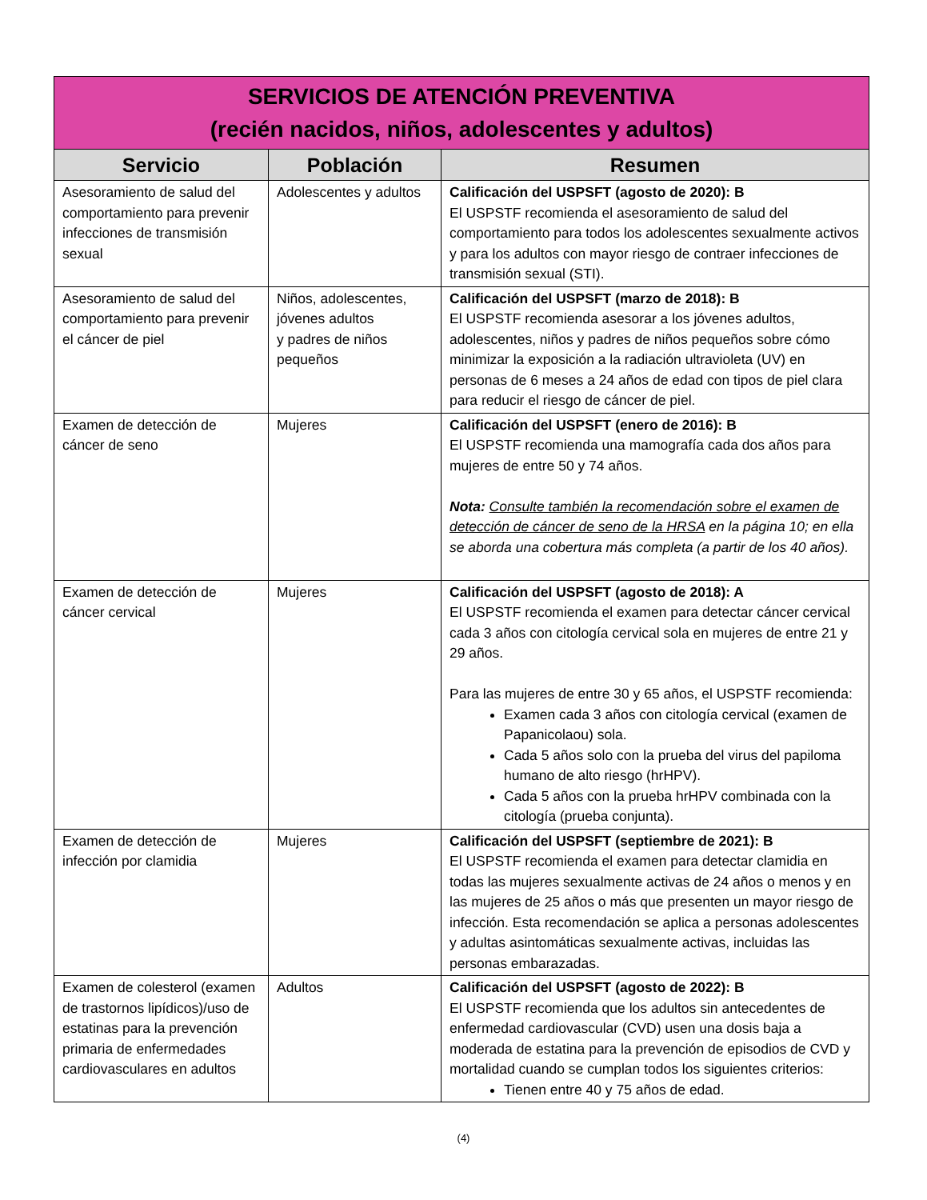| SERVICIOS DE ATENCIÓN PREVENTIVA (recién nacidos, niños, adolescentes y adultos) | | |
| Servicio | Población | Resumen |
| Asesoramiento de salud del comportamiento para prevenir infecciones de transmisión sexual | Adolescentes y adultos | Calificación del USPSFT (agosto de 2020): B El USPSTF recomienda el asesoramiento de salud del comportamiento para todos los adolescentes sexualmente activos y para los adultos con mayor riesgo de contraer infecciones de transmisión sexual (STI). |
| Asesoramiento de salud del comportamiento para prevenir el cáncer de piel | Niños, adolescentes, jóvenes adultos y padres de niños pequeños | Calificación del USPSFT (marzo de 2018): B El USPSTF recomienda asesorar a los jóvenes adultos, adolescentes, niños y padres de niños pequeños sobre cómo minimizar la exposición a la radiación ultravioleta (UV) en personas de 6 meses a 24 años de edad con tipos de piel clara para reducir el riesgo de cáncer de piel. |
| Examen de detección de cáncer de seno | Mujeres | Calificación del USPSFT (enero de 2016): B El USPSTF recomienda una mamografía cada dos años para mujeres de entre 50 y 74 años. Nota: Consulte también la recomendación sobre el examen de detección de cáncer de seno de la HRSA en la página 10; en ella se aborda una cobertura más completa (a partir de los 40 años). |
| Examen de detección de cáncer cervical | Mujeres | Calificación del USPSFT (agosto de 2018): A El USPSTF recomienda el examen para detectar cáncer cervical cada 3 años con citología cervical sola en mujeres de entre 21 y 29 años. Para las mujeres de entre 30 y 65 años, el USPSTF recomienda: Examen cada 3 años con citología cervical (examen de Papanicolaou) sola. Cada 5 años solo con la prueba del virus del papiloma humano de alto riesgo (hrHPV). Cada 5 años con la prueba hrHPV combinada con la citología (prueba conjunta). |
| Examen de detección de infección por clamidia | Mujeres | Calificación del USPSFT (septiembre de 2021): B El USPSTF recomienda el examen para detectar clamidia en todas las mujeres sexualmente activas de 24 años o menos y en las mujeres de 25 años o más que presenten un mayor riesgo de infección. Esta recomendación se aplica a personas adolescentes y adultas asintomáticas sexualmente activas, incluidas las personas embarazadas. |
| Examen de colesterol (examen de trastornos lipídicos)/uso de estatinas para la prevención primaria de enfermedades cardiovasculares en adultos | Adultos | Calificación del USPSFT (agosto de 2022): B El USPSTF recomienda que los adultos sin antecedentes de enfermedad cardiovascular (CVD) usen una dosis baja a moderada de estatina para la prevención de episodios de CVD y mortalidad cuando se cumplan todos los siguientes criterios: Tienen entre 40 y 75 años de edad. |
(4)